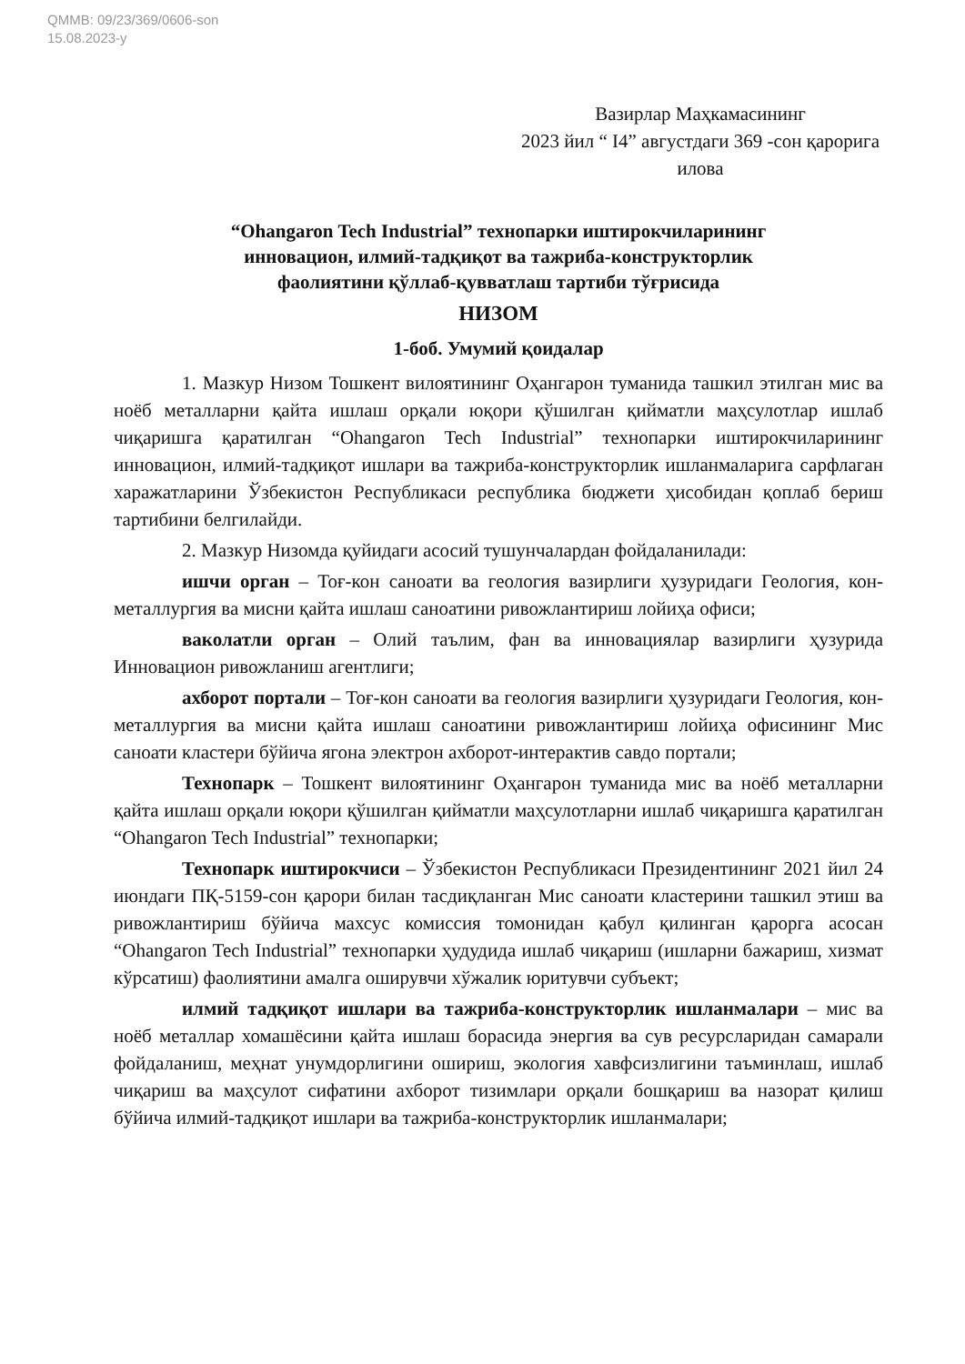QMMB: 09/23/369/0606-son
15.08.2023-y
Вазирлар Маҳкамасининг
2023 йил “ I4” августдаги 369 -сон қарорига
илова
“Ohangaron Tech Industrial” технопарки иштирокчиларининг
инновацион, илмий-тадқиқот ва тажриба-конструкторлик
фаолиятини қўллаб-қувватлаш тартиби тўғрисида
НИЗОМ
1-боб. Умумий қоидалар
1. Мазкур Низом Тошкент вилоятининг Оҳангарон туманида ташкил этилган мис ва ноёб металларни қайта ишлаш орқали юқори қўшилган қийматли маҳсулотлар ишлаб чиқаришга қаратилган “Ohangaron Tech Industrial” технопарки иштирокчиларининг инновацион, илмий-тадқиқот ишлари ва тажриба-конструкторлик ишланмаларига сарфлаган харажатларини Ўзбекистон Республикаси республика бюджети ҳисобидан қоплаб бериш тартибини белгилайди.
2. Мазкур Низомда қуйидаги асосий тушунчалардан фойдаланилади:
ишчи орган – Тоғ-кон саноати ва геология вазирлиги ҳузуридаги Геология, кон-металлургия ва мисни қайта ишлаш саноатини ривожлантириш лойиҳа офиси;
ваколатли орган – Олий таълим, фан ва инновациялар вазирлиги ҳузурида Инновацион ривожланиш агентлиги;
ахборот портали – Тоғ-кон саноати ва геология вазирлиги ҳузуридаги Геология, кон-металлургия ва мисни қайта ишлаш саноатини ривожлантириш лойиҳа офисининг Мис саноати кластери бўйича ягона электрон ахборот-интерактив савдо портали;
Технопарк – Тошкент вилоятининг Оҳангарон туманида мис ва ноёб металларни қайта ишлаш орқали юқори қўшилган қийматли маҳсулотларни ишлаб чиқаришга қаратилган “Ohangaron Tech Industrial” технопарки;
Технопарк иштирокчиси – Ўзбекистон Республикаси Президентининг 2021 йил 24 июндаги ПҚ-5159-сон қарори билан тасдиқланган Мис саноати кластерини ташкил этиш ва ривожлантириш бўйича махсус комиссия томонидан қабул қилинган қарорга асосан “Ohangaron Tech Industrial” технопарки ҳудудида ишлаб чиқариш (ишларни бажариш, хизмат кўрсатиш) фаолиятини амалга оширувчи хўжалик юритувчи субъект;
илмий тадқиқот ишлари ва тажриба-конструкторлик ишланмалари – мис ва ноёб металлар хомашёсини қайта ишлаш борасида энергия ва сув ресурсларидан самарали фойдаланиш, меҳнат унумдорлигини ошириш, экология хавфсизлигини таъминлаш, ишлаб чиқариш ва маҳсулот сифатини ахборот тизимлари орқали бошқариш ва назорат қилиш бўйича илмий-тадқиқот ишлари ва тажриба-конструкторлик ишланмалари;